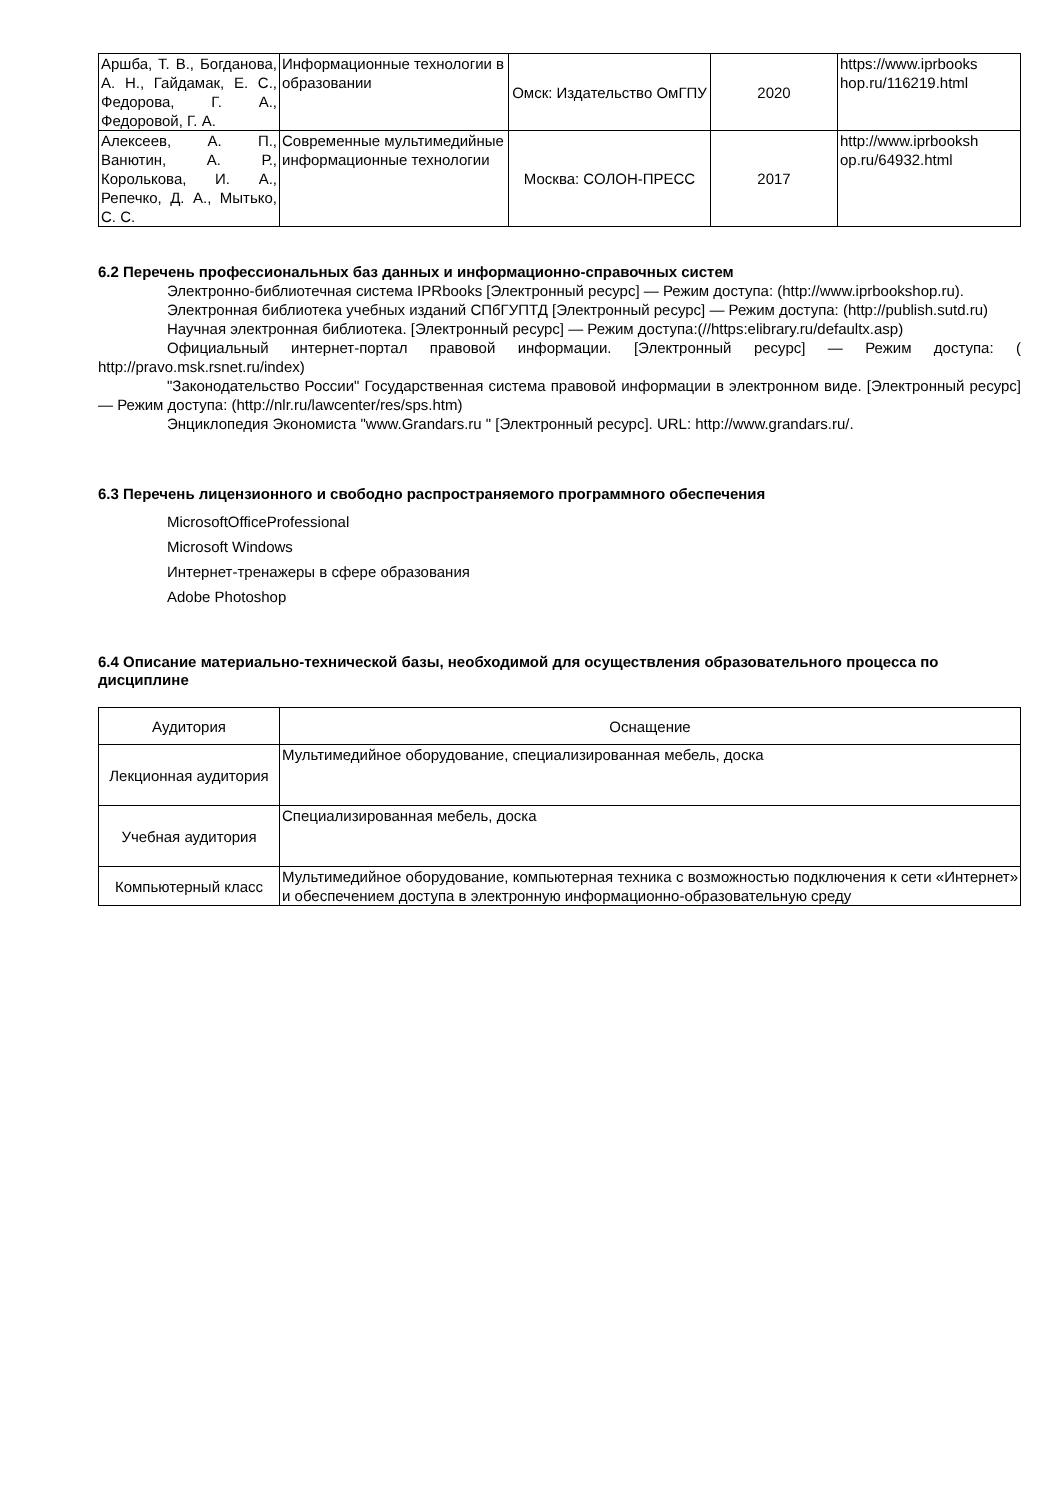| Аршба, Т. В., Богданова, А. Н., Гайдамак, Е. С., Федорова, Г. А., Федоровой, Г. А. | Информационные технологии в образовании | Омск: Издательство ОмГПУ | 2020 | https://www.iprbooks hop.ru/116219.html |
| Алексеев, А. П., Ванютин, А. Р., Королькова, И. А., Репечко, Д. А., Мытько, С. С. | Современные мультимедийные информационные технологии | Москва: СОЛОН-ПРЕСС | 2017 | http://www.iprbooksh op.ru/64932.html |
6.2 Перечень профессиональных баз данных и информационно-справочных систем
Электронно-библиотечная система IPRbooks [Электронный ресурс] — Режим доступа: (http://www.iprbookshop.ru).
Электронная библиотека учебных изданий СПбГУПТД [Электронный ресурс] — Режим доступа: (http://publish.sutd.ru)
Научная электронная библиотека. [Электронный ресурс] — Режим доступа:(//https:elibrary.ru/defaultx.asp)
Официальный интернет-портал правовой информации. [Электронный ресурс] — Режим доступа: ( http://pravo.msk.rsnet.ru/index)
"Законодательство России" Государственная система правовой информации в электронном виде. [Электронный ресурс] — Режим доступа: (http://nlr.ru/lawcenter/res/sps.htm)
Энциклопедия Экономиста "www.Grandars.ru " [Электронный ресурс]. URL: http://www.grandars.ru/.
6.3 Перечень лицензионного и свободно распространяемого программного обеспечения
MicrosoftOfficeProfessional
Microsoft Windows
Интернет-тренажеры в сфере образования
Adobe Photoshop
6.4 Описание материально-технической базы, необходимой для осуществления образовательного процесса по дисциплине
| Аудитория | Оснащение |
| --- | --- |
| Лекционная аудитория | Мультимедийное оборудование, специализированная мебель, доска |
| Учебная аудитория | Специализированная мебель, доска |
| Компьютерный класс | Мультимедийное оборудование, компьютерная техника с возможностью подключения к сети «Интернет» и обеспечением доступа в электронную информационно-образовательную среду |